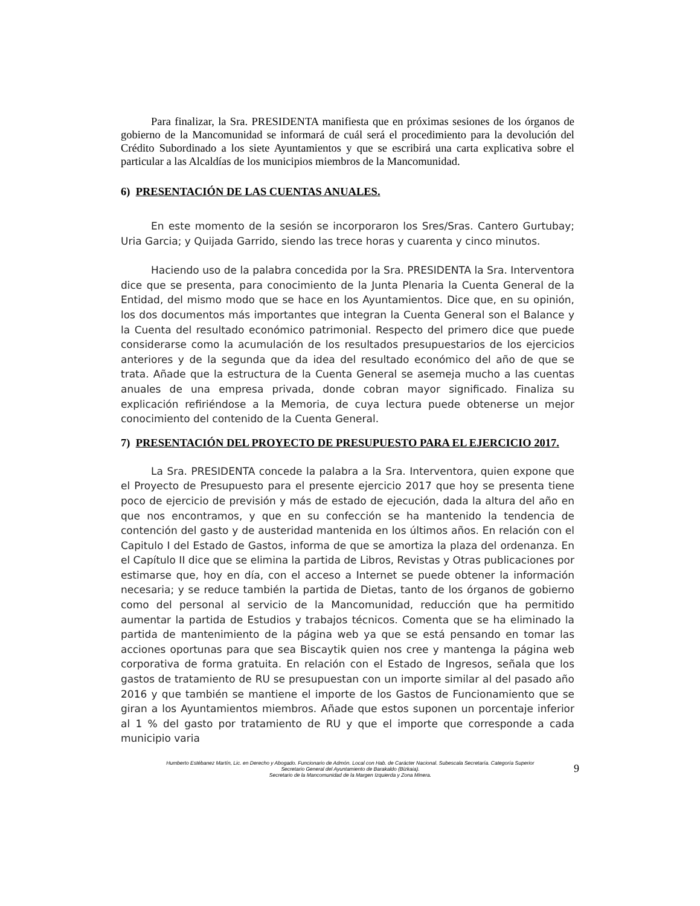Para finalizar, la Sra. PRESIDENTA manifiesta que en próximas sesiones de los órganos de gobierno de la Mancomunidad se informará de cuál será el procedimiento para la devolución del Crédito Subordinado a los siete Ayuntamientos y que se escribirá una carta explicativa sobre el particular a las Alcaldías de los municipios miembros de la Mancomunidad.
6) PRESENTACIÓN DE LAS CUENTAS ANUALES.
En este momento de la sesión se incorporaron los Sres/Sras. Cantero Gurtubay; Uria Garcia; y Quijada Garrido, siendo las trece horas y cuarenta y cinco minutos.
Haciendo uso de la palabra concedida por la Sra. PRESIDENTA la Sra. Interventora dice que se presenta, para conocimiento de la Junta Plenaria la Cuenta General de la Entidad, del mismo modo que se hace en los Ayuntamientos. Dice que, en su opinión, los dos documentos más importantes que integran la Cuenta General son el Balance y la Cuenta del resultado económico patrimonial. Respecto del primero dice que puede considerarse como la acumulación de los resultados presupuestarios de los ejercicios anteriores y de la segunda que da idea del resultado económico del año de que se trata. Añade que la estructura de la Cuenta General se asemeja mucho a las cuentas anuales de una empresa privada, donde cobran mayor significado. Finaliza su explicación refiriéndose a la Memoria, de cuya lectura puede obtenerse un mejor conocimiento del contenido de la Cuenta General.
7) PRESENTACIÓN DEL PROYECTO DE PRESUPUESTO PARA EL EJERCICIO 2017.
La Sra. PRESIDENTA concede la palabra a la Sra. Interventora, quien expone que el Proyecto de Presupuesto para el presente ejercicio 2017 que hoy se presenta tiene poco de ejercicio de previsión y más de estado de ejecución, dada la altura del año en que nos encontramos, y que en su confección se ha mantenido la tendencia de contención del gasto y de austeridad mantenida en los últimos años. En relación con el Capitulo I del Estado de Gastos, informa de que se amortiza la plaza del ordenanza. En el Capítulo II dice que se elimina la partida de Libros, Revistas y Otras publicaciones por estimarse que, hoy en día, con el acceso a Internet se puede obtener la información necesaria; y se reduce también la partida de Dietas, tanto de los órganos de gobierno como del personal al servicio de la Mancomunidad, reducción que ha permitido aumentar la partida de Estudios y trabajos técnicos. Comenta que se ha eliminado la partida de mantenimiento de la página web ya que se está pensando en tomar las acciones oportunas para que sea Biscaytik quien nos cree y mantenga la página web corporativa de forma gratuita. En relación con el Estado de Ingresos, señala que los gastos de tratamiento de RU se presupuestan con un importe similar al del pasado año 2016 y que también se mantiene el importe de los Gastos de Funcionamiento que se giran a los Ayuntamientos miembros. Añade que estos suponen un porcentaje inferior al 1 % del gasto por tratamiento de RU y que el importe que corresponde a cada municipio varia
Humberto Estébanez Martín, Lic. en Derecho y Abogado. Funcionario de Admón. Local con Hab. de Carácter Nacional. Subescala Secretaría. Categoría Superior
Secretario General del Ayuntamiento de Barakaldo (Bizkaia).
Secretario de la Mancomunidad de la Margen Izquierda y Zona Minera.
9